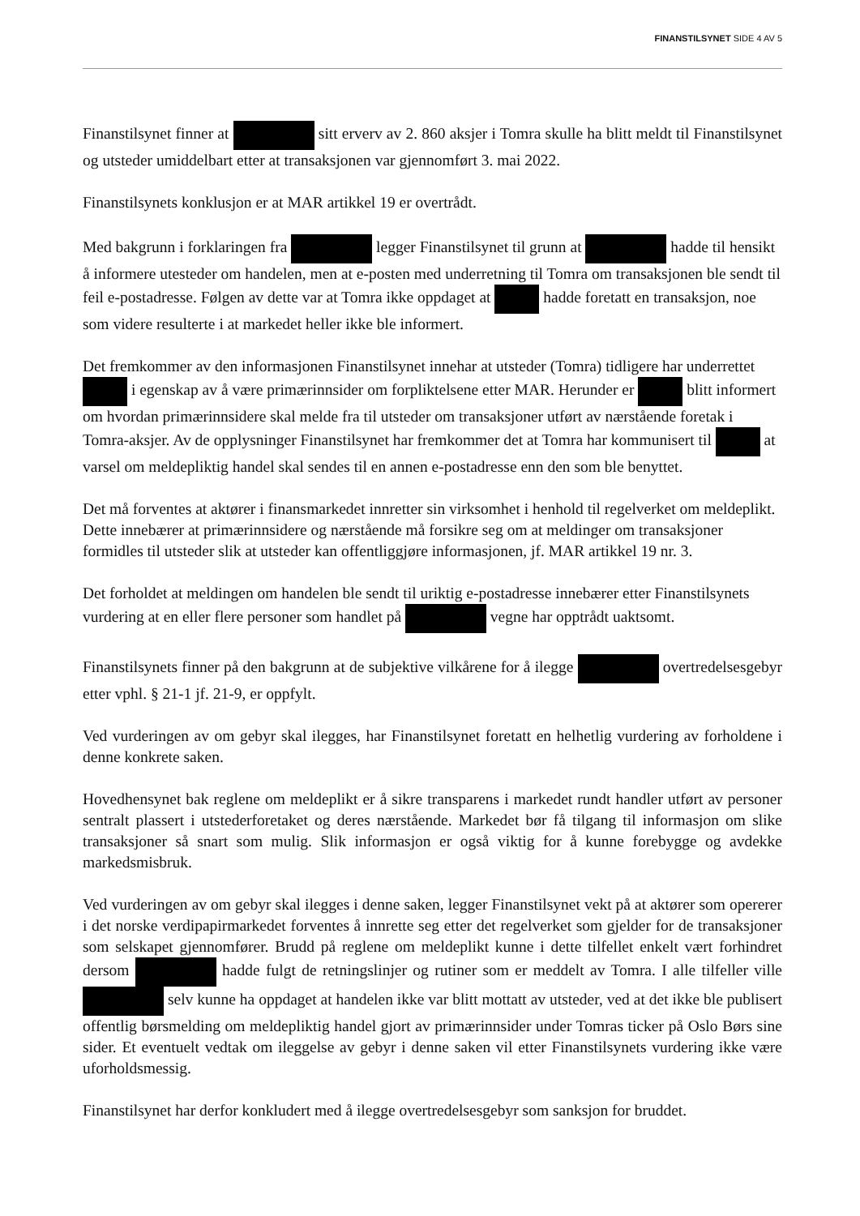FINANSTILSYNET SIDE 4 AV 5
Finanstilsynet finner at sitt erverv av 2. 860 aksjer i Tomra skulle ha blitt meldt til Finanstilsynet og utsteder umiddelbart etter at transaksjonen var gjennomført 3. mai 2022.
Finanstilsynets konklusjon er at MAR artikkel 19 er overtrådt.
Med bakgrunn i forklaringen fra legger Finanstilsynet til grunn at hadde til hensikt å informere utesteder om handelen, men at e-posten med underretning til Tomra om transaksjonen ble sendt til feil e-postadresse. Følgen av dette var at Tomra ikke oppdaget at hadde foretatt en transaksjon, noe som videre resulterte i at markedet heller ikke ble informert.
Det fremkommer av den informasjonen Finanstilsynet innehar at utsteder (Tomra) tidligere har underrettet i egenskap av å være primærinnsider om forpliktelsene etter MAR. Herunder er blitt informert om hvordan primærinnsidere skal melde fra til utsteder om transaksjoner utført av nærstående foretak i Tomra-aksjer. Av de opplysninger Finanstilsynet har fremkommer det at Tomra har kommunisert til at varsel om meldepliktig handel skal sendes til en annen e-postadresse enn den som ble benyttet.
Det må forventes at aktører i finansmarkedet innretter sin virksomhet i henhold til regelverket om meldeplikt. Dette innebærer at primærinnsidere og nærstående må forsikre seg om at meldinger om transaksjoner formidles til utsteder slik at utsteder kan offentliggjøre informasjonen, jf. MAR artikkel 19 nr. 3.
Det forholdet at meldingen om handelen ble sendt til uriktig e-postadresse innebærer etter Finanstilsynets vurdering at en eller flere personer som handlet på vegne har opptrådt uaktsomt.
Finanstilsynets finner på den bakgrunn at de subjektive vilkårene for å ilegge overtredelsesgebyr etter vphl. § 21-1 jf. 21-9, er oppfylt.
Ved vurderingen av om gebyr skal ilegges, har Finanstilsynet foretatt en helhetlig vurdering av forholdene i denne konkrete saken.
Hovedhensynet bak reglene om meldeplikt er å sikre transparens i markedet rundt handler utført av personer sentralt plassert i utstederforetaket og deres nærstående. Markedet bør få tilgang til informasjon om slike transaksjoner så snart som mulig. Slik informasjon er også viktig for å kunne forebygge og avdekke markedsmisbruk.
Ved vurderingen av om gebyr skal ilegges i denne saken, legger Finanstilsynet vekt på at aktører som opererer i det norske verdipapirmarkedet forventes å innrette seg etter det regelverket som gjelder for de transaksjoner som selskapet gjennomfører. Brudd på reglene om meldeplikt kunne i dette tilfellet enkelt vært forhindret dersom hadde fulgt de retningslinjer og rutiner som er meddelt av Tomra. I alle tilfeller ville selv kunne ha oppdaget at handelen ikke var blitt mottatt av utsteder, ved at det ikke ble publisert offentlig børsmelding om meldepliktig handel gjort av primærinnsider under Tomras ticker på Oslo Børs sine sider. Et eventuelt vedtak om ileggelse av gebyr i denne saken vil etter Finanstilsynets vurdering ikke være uforholdsmessig.
Finanstilsynet har derfor konkludert med å ilegge overtredelsesgebyr som sanksjon for bruddet.